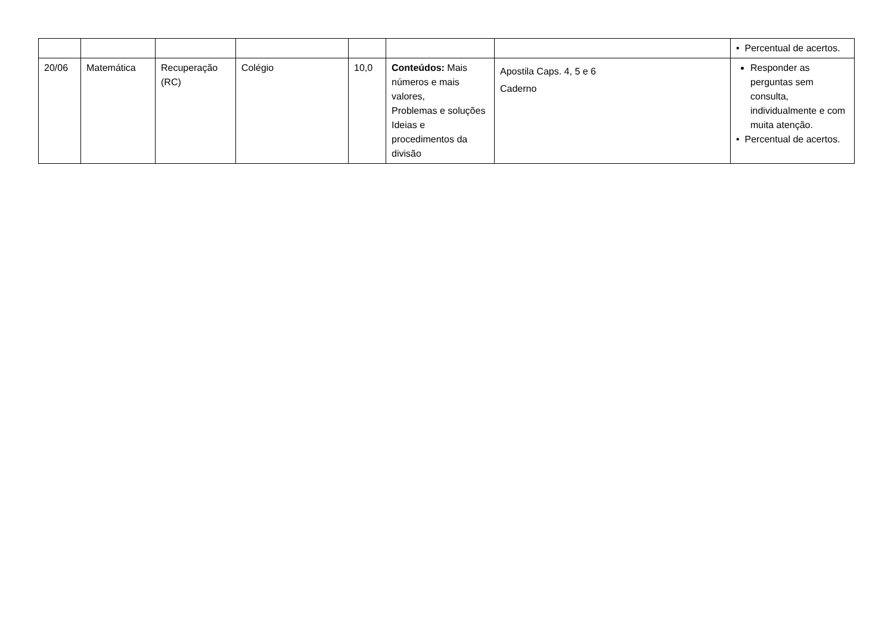| | | | | | | | • Percentual de acertos. |
| 20/06 | Matemática | Recuperação (RC) | Colégio | 10,0 | Conteúdos: Mais números e mais valores, Problemas e soluções Ideias e procedimentos da divisão | Apostila Caps. 4, 5 e 6 Caderno | Responder as perguntas sem consulta, individualmente e com muita atenção. • Percentual de acertos. |